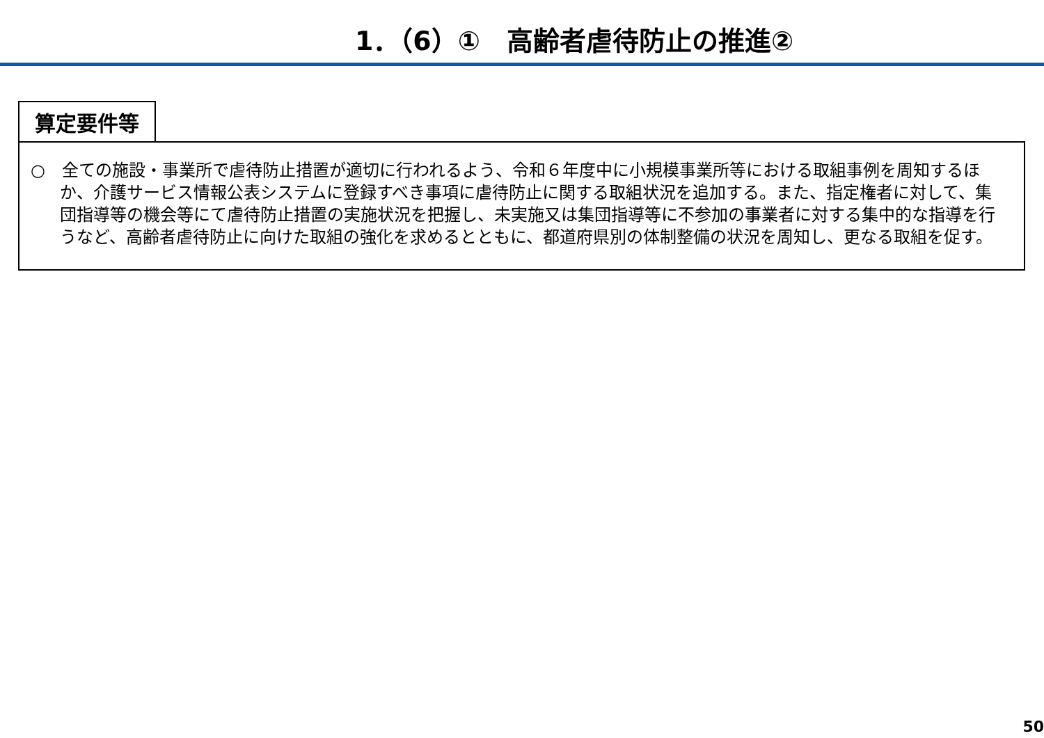1．（6）①　高齢者虐待防止の推進②
算定要件等
○　全ての施設・事業所で虐待防止措置が適切に行われるよう、令和６年度中に小規模事業所等における取組事例を周知するほか、介護サービス情報公表システムに登録すべき事項に虐待防止に関する取組状況を追加する。また、指定権者に対して、集団指導等の機会等にて虐待防止措置の実施状況を把握し、未実施又は集団指導等に不参加の事業者に対する集中的な指導を行うなど、高齢者虐待防止に向けた取組の強化を求めるとともに、都道府県別の体制整備の状況を周知し、更なる取組を促す。
50